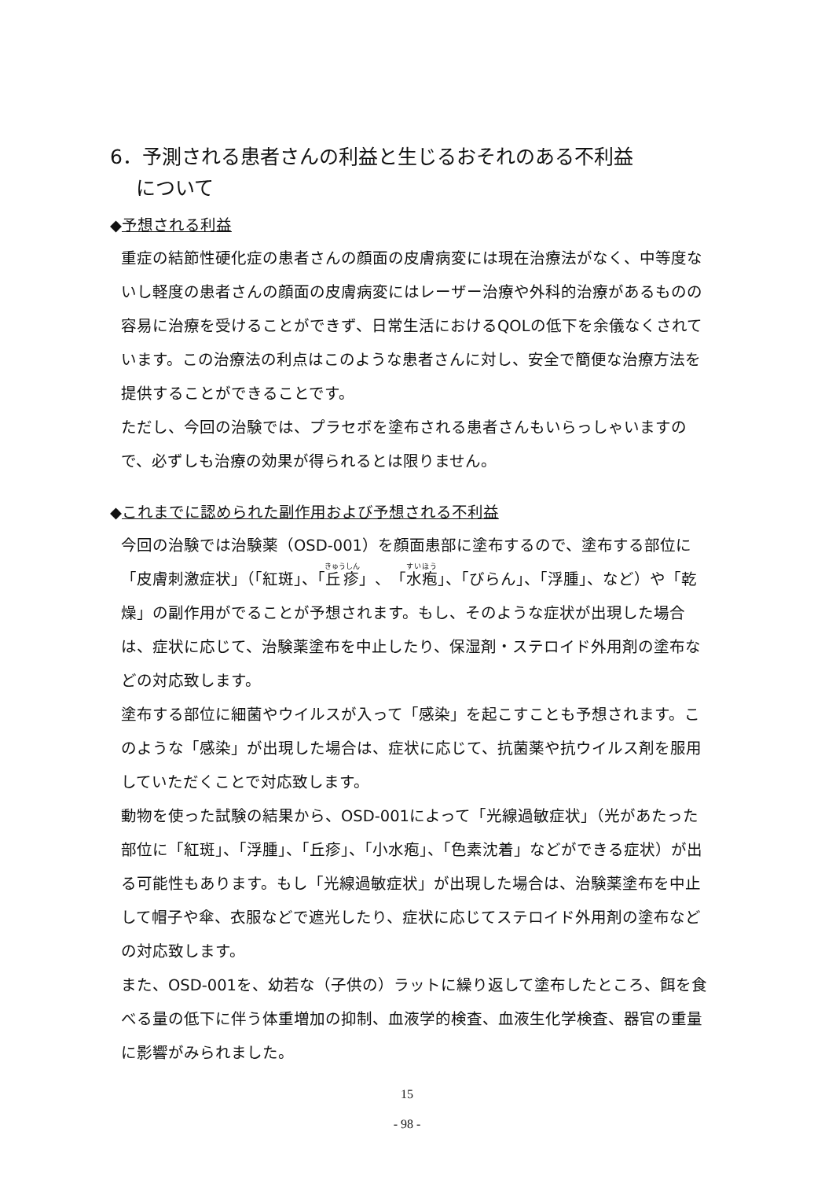6．予測される患者さんの利益と生じるおそれのある不利益
  について
◆予想される利益
重症の結節性硬化症の患者さんの顔面の皮膚病変には現在治療法がなく、中等度ないし軽度の患者さんの顔面の皮膚病変にはレーザー治療や外科的治療があるものの容易に治療を受けることができず、日常生活におけるQOLの低下を余儀なくされています。この治療法の利点はこのような患者さんに対し、安全で簡便な治療方法を提供することができることです。
ただし、今回の治験では、プラセボを塗布される患者さんもいらっしゃいますので、必ずしも治療の効果が得られるとは限りません。
◆これまでに認められた副作用および予想される不利益
今回の治験では治験薬（OSD-001）を顔面患部に塗布するので、塗布する部位に「皮膚刺激症状」（「紅斑」、「丘疹」、「水疱」、「びらん」、「浮腫」、など）や「乾燥」の副作用がでることが予想されます。もし、そのような症状が出現した場合は、症状に応じて、治験薬塗布を中止したり、保湿剤・ステロイド外用剤の塗布などの対応致します。
塗布する部位に細菌やウイルスが入って「感染」を起こすことも予想されます。このような「感染」が出現した場合は、症状に応じて、抗菌薬や抗ウイルス剤を服用していただくことで対応致します。
動物を使った試験の結果から、OSD-001によって「光線過敏症状」（光があたった部位に「紅斑」、「浮腫」、「丘疹」、「小水疱」、「色素沈着」などができる症状）が出る可能性もあります。もし「光線過敏症状」が出現した場合は、治験薬塗布を中止して帽子や傘、衣服などで遮光したり、症状に応じてステロイド外用剤の塗布などの対応致します。
また、OSD-001を、幼若な（子供の）ラットに繰り返して塗布したところ、餌を食べる量の低下に伴う体重増加の抑制、血液学的検査、血液生化学検査、器官の重量に影響がみられました。
15
- 98 -